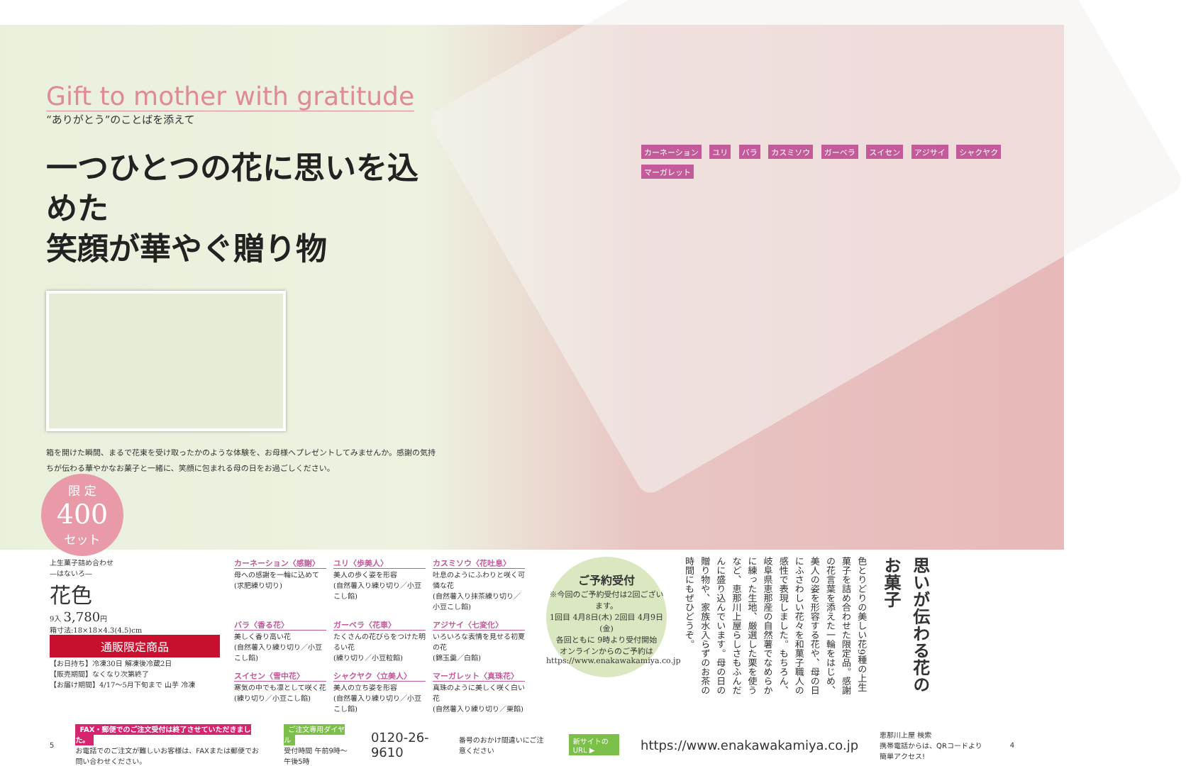Gift to mother with gratitude
“ありがとう”のことばを添えて
一つひとつの花に思いを込めた
笑顔が華やぐ贈り物
箱を開けた瞬間、まるで花束を受け取ったかのような体験を、お母様へプレゼントしてみませんか。感謝の気持ちが伝わる華やかなお菓子と一緒に、笑顔に包まれる母の日をお過ごしください。
カーネーション ユリ バラ カスミソウ ガーベラ スイセン アジサイ シャクヤク マーガレット
限 定
400
セット
上生菓子詰め合わせ
—はないろ—
花色
9入 3,780円
箱寸法:18×18×4.3(4.5)cm
通販限定商品
【お日持ち】冷凍30日 解凍後冷蔵2日
【販売期間】なくなり次第終了
【お届け期間】4/17～5月下旬まで 山芋 冷凍
カーネーション〈感謝〉
母への感謝を一輪に込めて
(求肥練り切り)
ユリ〈歩美人〉
美人の歩く姿を形容
(自然薯入り練り切り／小豆こし餡)
カスミソウ〈花吐息〉
吐息のようにふわりと咲く可憐な花
(自然薯入り抹茶練り切り／小豆こし餡)
バラ〈香る花〉
美しく香り高い花
(自然薯入り練り切り／小豆こし餡)
ガーベラ〈花車〉
たくさんの花びらをつけた明るい花
(練り切り／小豆粒餡)
アジサイ〈七変化〉
いろいろな表情を見せる初夏の花
(錦玉羹／白餡)
スイセン〈雪中花〉
寒気の中でも凛として咲く花
(練り切り／小豆こし餡)
シャクヤク〈立美人〉
美人の立ち姿を形容
(自然薯入り練り切り／小豆こし餡)
マーガレット〈真珠花〉
真珠のように美しく咲く白い花
(自然薯入り練り切り／栗餡)
ご予約受付
※今回のご予約受付は2回ございます。
1回目 4月8日(木) 2回目 4月9日(金)
各回ともに 9時より受付開始
オンラインからのご予約は https://www.enakawakamiya.co.jp
思いが伝わる花のお菓子
色とりどりの美しい花9種の上生菓子を詰め合わせた限定品。感謝の花言葉を添えた一輪をはじめ、美人の姿を形容する花や、母の日にふさわしい花々を和菓子職人の感性で表現しました。もちろん、岐阜県恵那産の自然薯でなめらかに練った生地、厳選した栗を使うなど、恵那川上屋らしさもふんだんに盛り込んでいます。母の日の贈り物や、家族水入らずのお茶の時間にもぜひどうぞ。
5
FAX・郵便でのご注文受付は終了させていただきました。
お電話でのご注文が難しいお客様は、FAXまたは郵便でお問い合わせください。
ご注文専用ダイヤル
受付時間 午前9時～午後5時
0120-26-9610 番号のおかけ間違いにご注意ください 新サイトのURL ▶ https://www.enakawakamiya.co.jp
恵那川上屋 検索
携帯電話からは、QRコードより簡単アクセス!
4